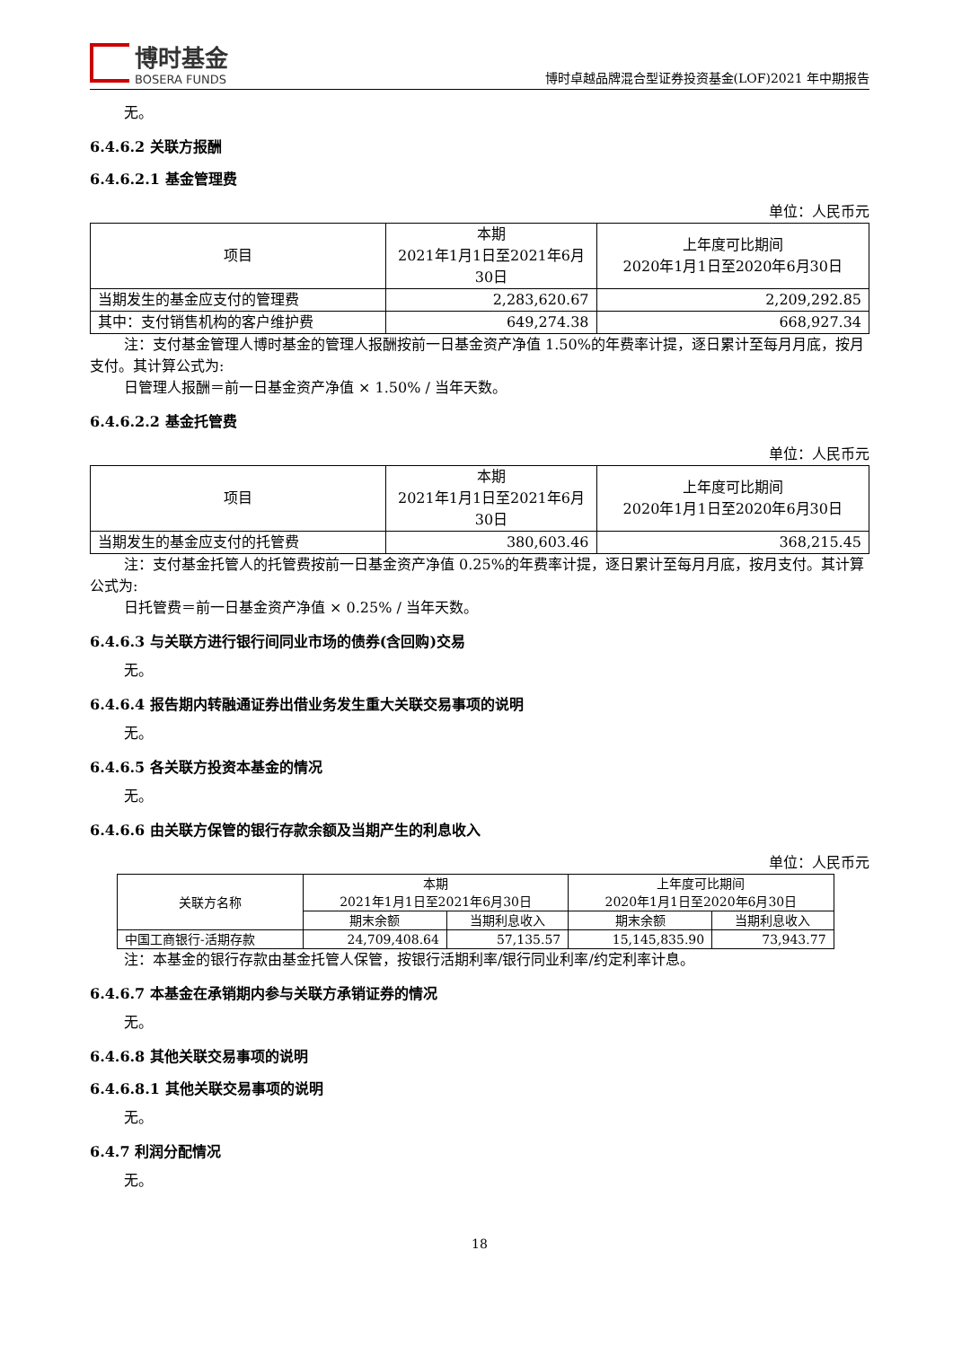博时基金
BOSERA FUNDS
博时卓越品牌混合型证券投资基金(LOF)2021 年中期报告
无。
6.4.6.2 关联方报酬
6.4.6.2.1 基金管理费
单位：人民币元
| 项目 | 本期 2021年1月1日至2021年6月30日 | 上年度可比期间 2020年1月1日至2020年6月30日 |
| --- | --- | --- |
| 当期发生的基金应支付的管理费 | 2,283,620.67 | 2,209,292.85 |
| 其中：支付销售机构的客户维护费 | 649,274.38 | 668,927.34 |
注：支付基金管理人博时基金的管理人报酬按前一日基金资产净值 1.50%的年费率计提，逐日累计至每月月底，按月支付。其计算公式为:
日管理人报酬＝前一日基金资产净值 × 1.50% / 当年天数。
6.4.6.2.2 基金托管费
单位：人民币元
| 项目 | 本期 2021年1月1日至2021年6月30日 | 上年度可比期间 2020年1月1日至2020年6月30日 |
| --- | --- | --- |
| 当期发生的基金应支付的托管费 | 380,603.46 | 368,215.45 |
注：支付基金托管人的托管费按前一日基金资产净值 0.25%的年费率计提，逐日累计至每月月底，按月支付。其计算公式为:
日托管费＝前一日基金资产净值 × 0.25% / 当年天数。
6.4.6.3 与关联方进行银行间同业市场的债券(含回购)交易
无。
6.4.6.4 报告期内转融通证券出借业务发生重大关联交易事项的说明
无。
6.4.6.5 各关联方投资本基金的情况
无。
6.4.6.6 由关联方保管的银行存款余额及当期产生的利息收入
单位：人民币元
| 关联方名称 | 本期 2021年1月1日至2021年6月30日 | | 上年度可比期间 2020年1月1日至2020年6月30日 | |
| --- | --- | --- | --- | --- |
| | 期末余额 | 当期利息收入 | 期末余额 | 当期利息收入 |
| 中国工商银行-活期存款 | 24,709,408.64 | 57,135.57 | 15,145,835.90 | 73,943.77 |
注：本基金的银行存款由基金托管人保管，按银行活期利率/银行同业利率/约定利率计息。
6.4.6.7 本基金在承销期内参与关联方承销证券的情况
无。
6.4.6.8 其他关联交易事项的说明
6.4.6.8.1 其他关联交易事项的说明
无。
6.4.7 利润分配情况
无。
18